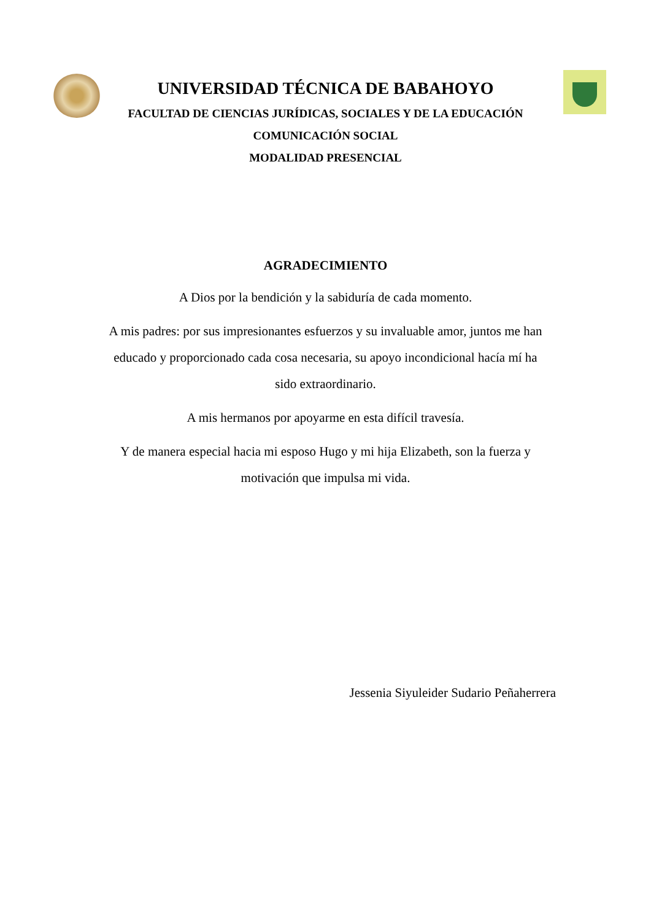UNIVERSIDAD TÉCNICA DE BABAHOYO
FACULTAD DE CIENCIAS JURÍDICAS, SOCIALES Y DE LA EDUCACIÓN
COMUNICACIÓN SOCIAL
MODALIDAD PRESENCIAL
AGRADECIMIENTO
A Dios por la bendición y la sabiduría de cada momento.
A mis padres: por sus impresionantes esfuerzos y su invaluable amor, juntos me han educado y proporcionado cada cosa necesaria, su apoyo incondicional hacía mí ha sido extraordinario.
A mis hermanos por apoyarme en esta difícil travesía.
Y de manera especial hacia mi esposo Hugo y mi hija Elizabeth, son la fuerza y motivación que impulsa mi vida.
Jessenia Siyuleider Sudario Peñaherrera